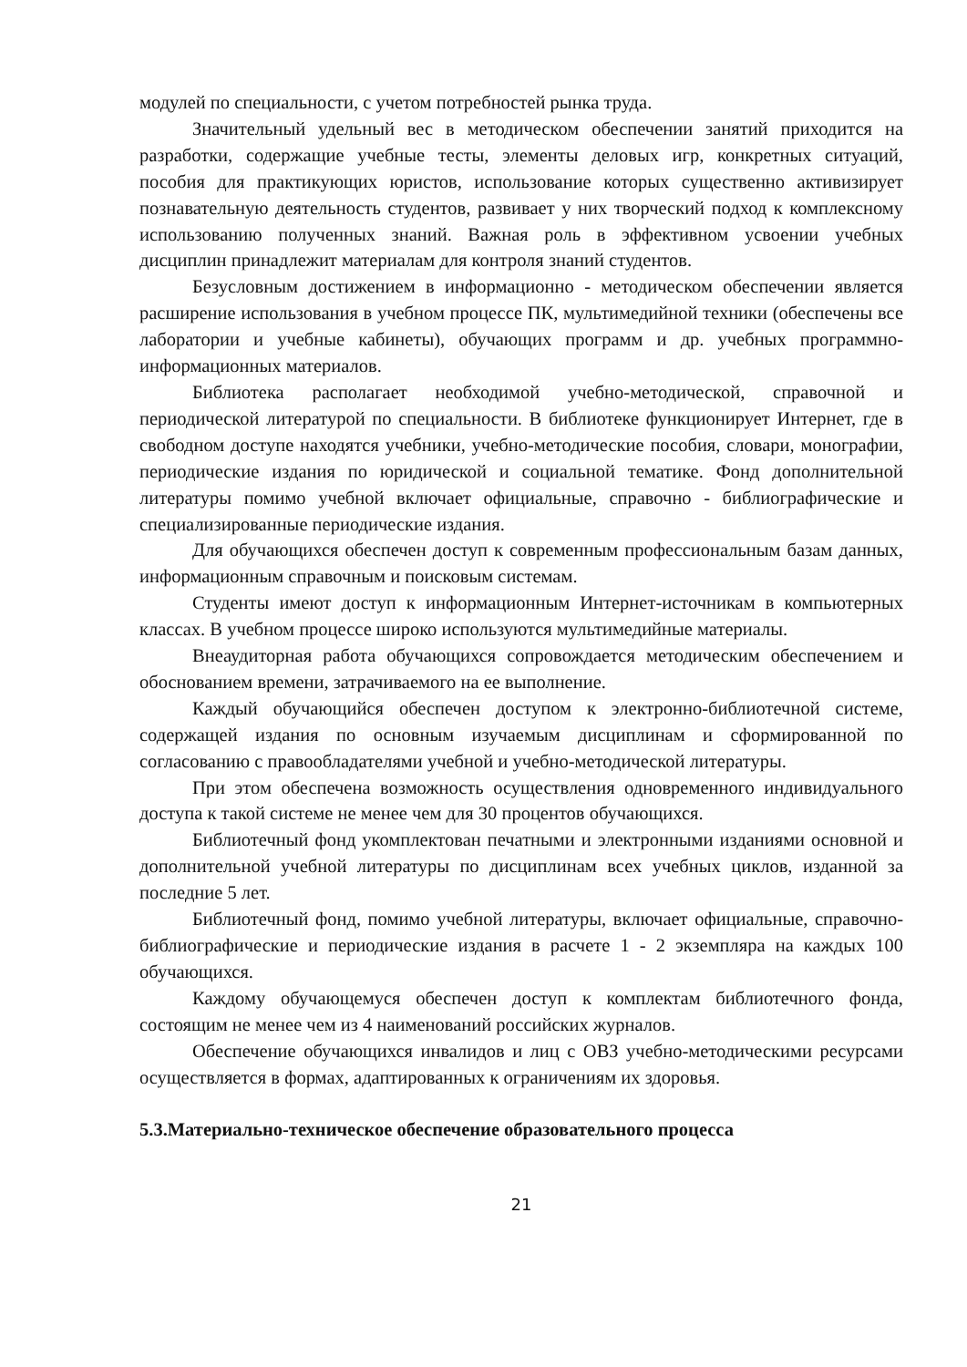модулей по специальности, с учетом потребностей рынка труда.
Значительный удельный вес в методическом обеспечении занятий приходится на разработки, содержащие учебные тесты, элементы деловых игр, конкретных ситуаций, пособия для практикующих юристов, использование которых существенно активизирует познавательную деятельность студентов, развивает у них творческий подход к комплексному использованию полученных знаний. Важная роль в эффективном усвоении учебных дисциплин принадлежит материалам для контроля знаний студентов.
Безусловным достижением в информационно - методическом обеспечении является расширение использования в учебном процессе ПК, мультимедийной техники (обеспечены все лаборатории и учебные кабинеты), обучающих программ и др. учебных программно-информационных материалов.
Библиотека располагает необходимой учебно-методической, справочной и периодической литературой по специальности. В библиотеке функционирует Интернет, где в свободном доступе находятся учебники, учебно-методические пособия, словари, монографии, периодические издания по юридической и социальной тематике. Фонд дополнительной литературы помимо учебной включает официальные, справочно - библиографические и специализированные периодические издания.
Для обучающихся обеспечен доступ к современным профессиональным базам данных, информационным справочным и поисковым системам.
Студенты имеют доступ к информационным Интернет-источникам в компьютерных классах. В учебном процессе широко используются мультимедийные материалы.
Внеаудиторная работа обучающихся сопровождается методическим обеспечением и обоснованием времени, затрачиваемого на ее выполнение.
Каждый обучающийся обеспечен доступом к электронно-библиотечной системе, содержащей издания по основным изучаемым дисциплинам и сформированной по согласованию с правообладателями учебной и учебно-методической литературы.
При этом обеспечена возможность осуществления одновременного индивидуального доступа к такой системе не менее чем для 30 процентов обучающихся.
Библиотечный фонд укомплектован печатными и электронными изданиями основной и дополнительной учебной литературы по дисциплинам всех учебных циклов, изданной за последние 5 лет.
Библиотечный фонд, помимо учебной литературы, включает официальные, справочно-библиографические и периодические издания в расчете 1 - 2 экземпляра на каждых 100 обучающихся.
Каждому обучающемуся обеспечен доступ к комплектам библиотечного фонда, состоящим не менее чем из 4 наименований российских журналов.
Обеспечение обучающихся инвалидов и лиц с ОВЗ учебно-методическими ресурсами осуществляется в формах, адаптированных к ограничениям их здоровья.
5.3.Материально-техническое обеспечение образовательного процесса
21